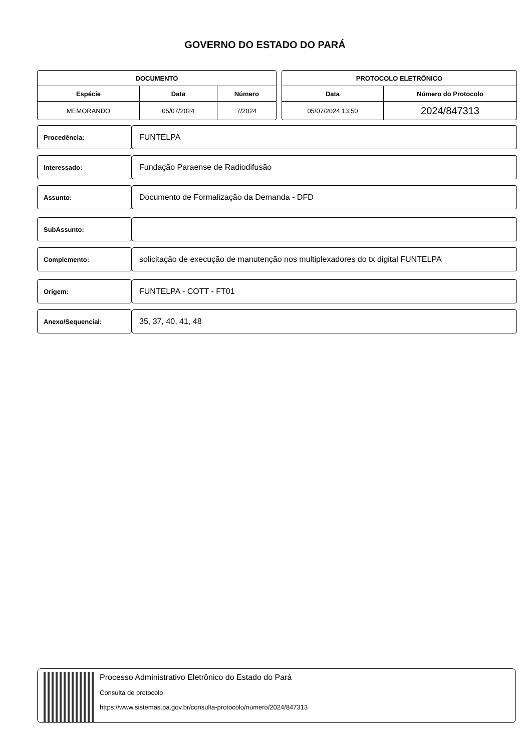GOVERNO DO ESTADO DO PARÁ
| DOCUMENTO | | |
| --- | --- | --- |
| Espécie | Data | Número |
| MEMORANDO | 05/07/2024 | 7/2024 |
| PROTOCOLO ELETRÔNICO | |
| --- | --- |
| Data | Número do Protocolo |
| 05/07/2024 13:50 | 2024/847313 |
Procedência:
FUNTELPA
Interessado:
Fundação Paraense de Radiodifusão
Assunto:
Documento de Formalização da Demanda - DFD
SubAssunto:
Complemento:
solicitação de execução de manutenção nos multiplexadores do tx digital FUNTELPA
Origem:
FUNTELPA - COTT - FT01
Anexo/Sequencial:
35, 37, 40, 41, 48
Processo Administrativo Eletrônico do Estado do Pará
Consulta de protocolo
https://www.sistemas.pa.gov.br/consulta-protocolo/numero/2024/847313